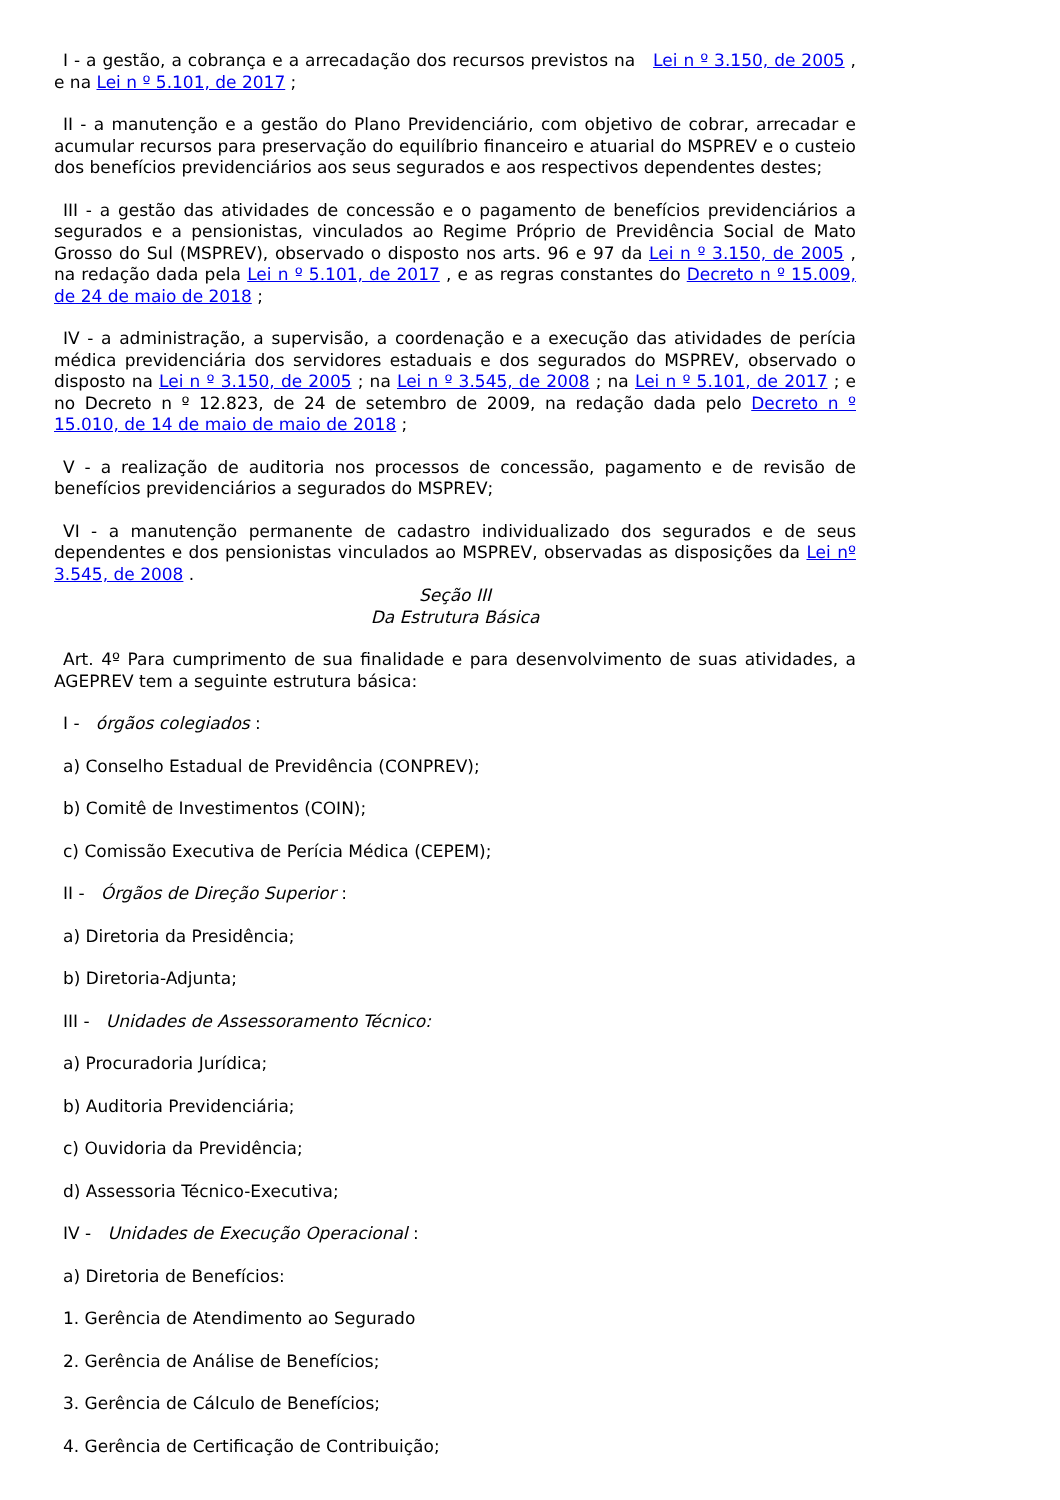I - a gestão, a cobrança e a arrecadação dos recursos previstos na Lei n º 3.150, de 2005 , e na Lei n º 5.101, de 2017 ;
II - a manutenção e a gestão do Plano Previdenciário, com objetivo de cobrar, arrecadar e acumular recursos para preservação do equilíbrio financeiro e atuarial do MSPREV e o custeio dos benefícios previdenciários aos seus segurados e aos respectivos dependentes destes;
III - a gestão das atividades de concessão e o pagamento de benefícios previdenciários a segurados e a pensionistas, vinculados ao Regime Próprio de Previdência Social de Mato Grosso do Sul (MSPREV), observado o disposto nos arts. 96 e 97 da Lei n º 3.150, de 2005 , na redação dada pela Lei n º 5.101, de 2017 , e as regras constantes do Decreto n º 15.009, de 24 de maio de 2018 ;
IV - a administração, a supervisão, a coordenação e a execução das atividades de perícia médica previdenciária dos servidores estaduais e dos segurados do MSPREV, observado o disposto na Lei n º 3.150, de 2005 ; na Lei n º 3.545, de 2008 ; na Lei n º 5.101, de 2017 ; e no Decreto n º 12.823, de 24 de setembro de 2009, na redação dada pelo Decreto n º 15.010, de 14 de maio de maio de 2018 ;
V - a realização de auditoria nos processos de concessão, pagamento e de revisão de benefícios previdenciários a segurados do MSPREV;
VI - a manutenção permanente de cadastro individualizado dos segurados e de seus dependentes e dos pensionistas vinculados ao MSPREV, observadas as disposições da Lei nº 3.545, de 2008 .
Seção III
Da Estrutura Básica
Art. 4º Para cumprimento de sua finalidade e para desenvolvimento de suas atividades, a AGEPREV tem a seguinte estrutura básica:
I - órgãos colegiados :
a) Conselho Estadual de Previdência (CONPREV);
b) Comitê de Investimentos (COIN);
c) Comissão Executiva de Perícia Médica (CEPEM);
II - Órgãos de Direção Superior :
a) Diretoria da Presidência;
b) Diretoria-Adjunta;
III - Unidades de Assessoramento Técnico:
a) Procuradoria Jurídica;
b) Auditoria Previdenciária;
c) Ouvidoria da Previdência;
d) Assessoria Técnico-Executiva;
IV - Unidades de Execução Operacional :
a) Diretoria de Benefícios:
1. Gerência de Atendimento ao Segurado
2. Gerência de Análise de Benefícios;
3. Gerência de Cálculo de Benefícios;
4. Gerência de Certificação de Contribuição;